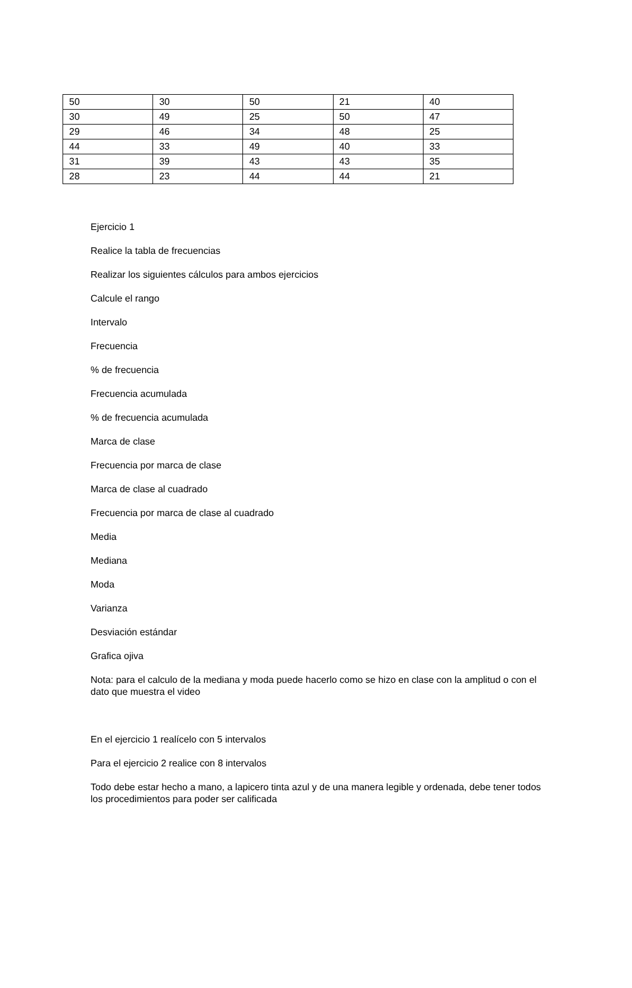| 50 | 30 | 50 | 21 | 40 |
| 30 | 49 | 25 | 50 | 47 |
| 29 | 46 | 34 | 48 | 25 |
| 44 | 33 | 49 | 40 | 33 |
| 31 | 39 | 43 | 43 | 35 |
| 28 | 23 | 44 | 44 | 21 |
Ejercicio 1
Realice la tabla de frecuencias
Realizar los siguientes cálculos para ambos ejercicios
Calcule el rango
Intervalo
Frecuencia
% de frecuencia
Frecuencia acumulada
% de frecuencia acumulada
Marca de clase
Frecuencia por marca de clase
Marca de clase al cuadrado
Frecuencia por marca de clase al cuadrado
Media
Mediana
Moda
Varianza
Desviación estándar
Grafica ojiva
Nota: para el calculo de la mediana y moda puede hacerlo como se hizo en clase con la amplitud o con el dato que muestra el video
En el ejercicio 1 realícelo con 5 intervalos
Para el ejercicio 2 realice con 8 intervalos
Todo debe estar hecho a mano, a lapicero tinta azul y de una manera legible y ordenada, debe tener todos los procedimientos para poder ser calificada